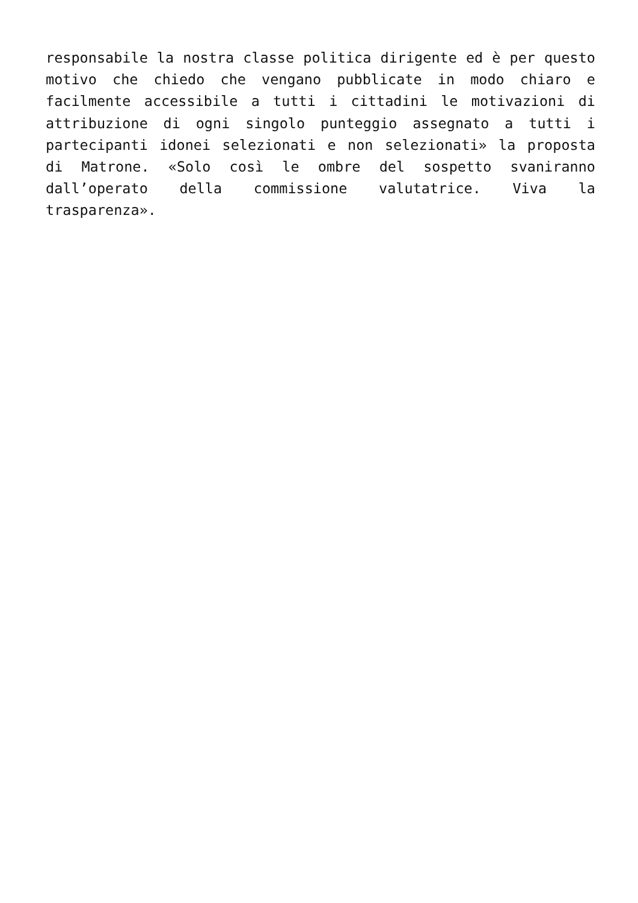responsabile la nostra classe politica dirigente ed è per questo motivo che chiedo che vengano pubblicate in modo chiaro e facilmente accessibile a tutti i cittadini le motivazioni di attribuzione di ogni singolo punteggio assegnato a tutti i partecipanti idonei selezionati e non selezionati» la proposta di Matrone. «Solo così le ombre del sospetto svaniranno dall’operato della commissione valutatrice. Viva la trasparenza».